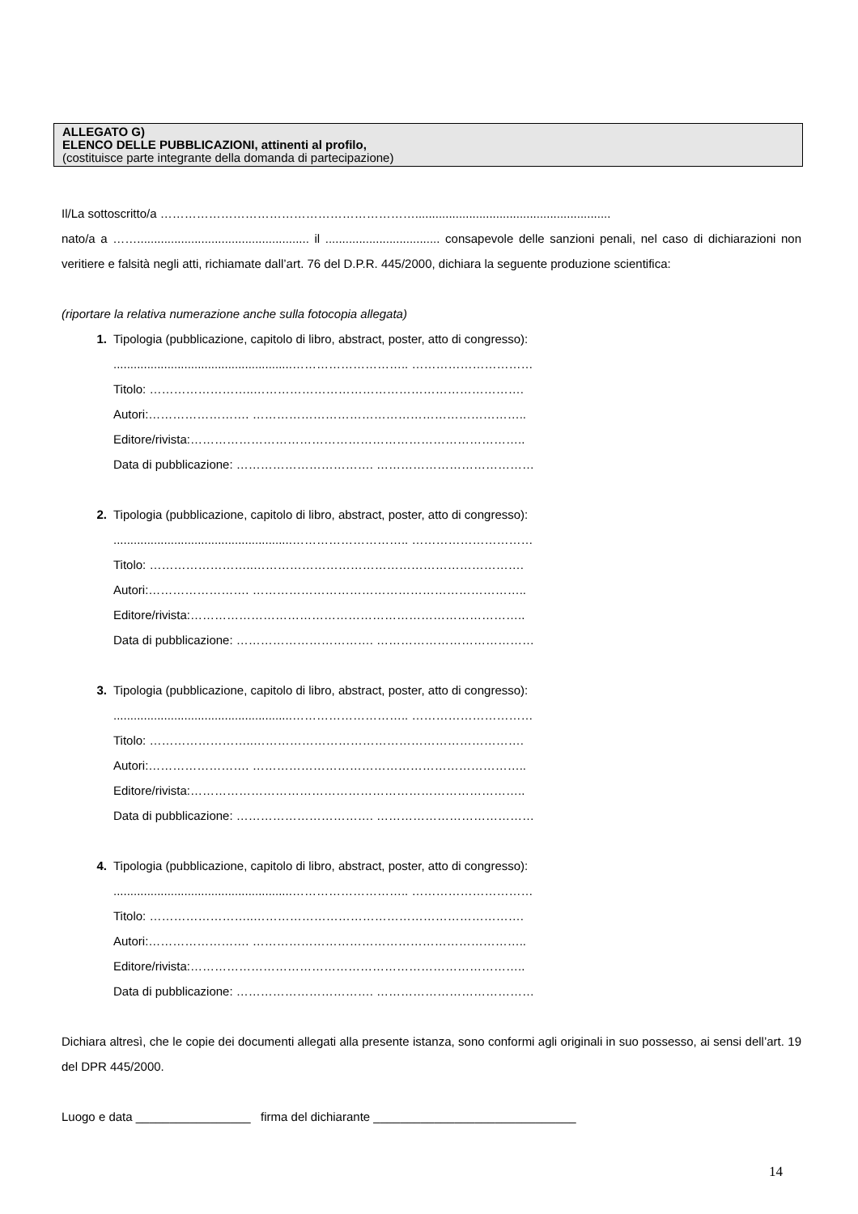ALLEGATO G)
ELENCO DELLE PUBBLICAZIONI, attinenti al profilo,
(costituisce parte integrante della domanda di partecipazione)
Il/La sottoscritto/a ………………………………………………………..........................................................
nato/a a ……................................................... il .................................. consapevole delle sanzioni penali, nel caso di dichiarazioni non veritiere e falsità negli atti, richiamate dall’art. 76 del D.P.R. 445/2000, dichiara la seguente produzione scientifica:
(riportare la relativa numerazione anche sulla fotocopia allegata)
1. Tipologia (pubblicazione, capitolo di libro, abstract, poster, atto di congresso):
.....................................................……………………….. …………………………
Titolo: ……………………..………………………………………………………….
Autori:……………………. …………………………………………………………..
Editore/rivista:………………………………………………………………………..
Data di pubblicazione: ……………………………. …………………………………
2. Tipologia (pubblicazione, capitolo di libro, abstract, poster, atto di congresso):
.....................................................……………………….. …………………………
Titolo: ……………………..………………………………………………………….
Autori:……………………. …………………………………………………………..
Editore/rivista:………………………………………………………………………..
Data di pubblicazione: ……………………………. …………………………………
3. Tipologia (pubblicazione, capitolo di libro, abstract, poster, atto di congresso):
.....................................................……………………….. …………………………
Titolo: ……………………..………………………………………………………….
Autori:……………………. …………………………………………………………..
Editore/rivista:………………………………………………………………………..
Data di pubblicazione: ……………………………. …………………………………
4. Tipologia (pubblicazione, capitolo di libro, abstract, poster, atto di congresso):
.....................................................……………………….. …………………………
Titolo: ……………………..………………………………………………………….
Autori:……………………. …………………………………………………………..
Editore/rivista:………………………………………………………………………..
Data di pubblicazione: ……………………………. …………………………………
Dichiara altresì, che le copie dei documenti allegati alla presente istanza, sono conformi agli originali in suo possesso, ai sensi dell’art. 19 del DPR 445/2000.
Luogo e data _________________ firma del dichiarante ______________________________
14